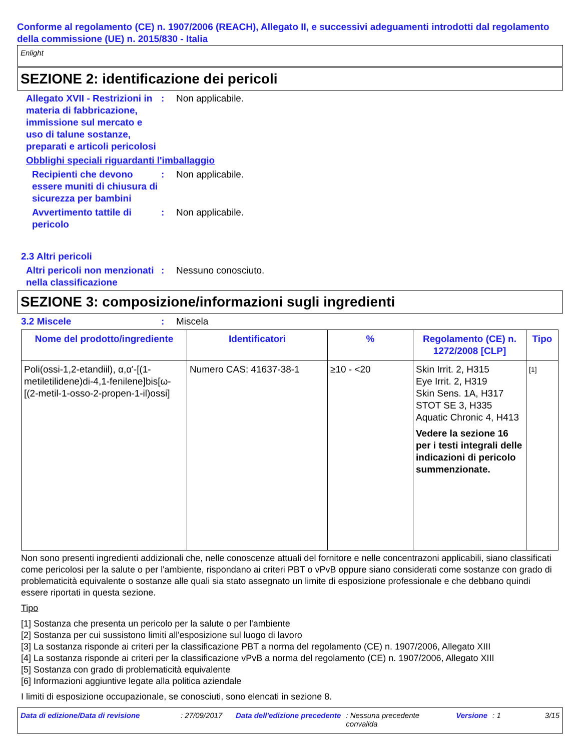Conforme al regolamento (CE) n. 1907/2006 (REACH), Allegato II, e successivi adeguamenti introdotti dal regolamento della commissione (UE) n. 2015/830 - Italia
Enlight
SEZIONE 2: identificazione dei pericoli
Allegato XVII - Restrizioni in materia di fabbricazione, immissione sul mercato e uso di talune sostanze, preparati e articoli pericolosi
: Non applicabile.
Obblighi speciali riguardanti l'imballaggio
Recipienti che devono essere muniti di chiusura di sicurezza per bambini
: Non applicabile.
Avvertimento tattile di pericolo
: Non applicabile.
2.3 Altri pericoli
Altri pericoli non menzionati nella classificazione
: Nessuno conosciuto.
SEZIONE 3: composizione/informazioni sugli ingredienti
3.2 Miscele : Miscela
| Nome del prodotto/ingrediente | Identificatori | % | Regolamento (CE) n. 1272/2008 [CLP] | Tipo |
| --- | --- | --- | --- | --- |
| Poli(ossi-1,2-etandiil), α,α'-[(1-metiletilidene)di-4,1-fenilene]bis[ω-[(2-metil-1-osso-2-propen-1-il)ossi] | Numero CAS: 41637-38-1 | ≥10 - <20 | Skin Irrit. 2, H315 Eye Irrit. 2, H319 Skin Sens. 1A, H317 STOT SE 3, H335 Aquatic Chronic 4, H413 Vedere la sezione 16 per i testi integrali delle indicazioni di pericolo summenzionate. | [1] |
Non sono presenti ingredienti addizionali che, nelle conoscenze attuali del fornitore e nelle concentrazoni applicabili, siano classificati come pericolosi per la salute o per l'ambiente, rispondano ai criteri PBT o vPvB oppure siano considerati come sostanze con grado di problematicità equivalente o sostanze alle quali sia stato assegnato un limite di esposizione professionale e che debbano quindi essere riportati in questa sezione.
Tipo
[1] Sostanza che presenta un pericolo per la salute o per l'ambiente
[2] Sostanza per cui sussistono limiti all'esposizione sul luogo di lavoro
[3] La sostanza risponde ai criteri per la classificazione PBT a norma del regolamento (CE) n. 1907/2006, Allegato XIII
[4] La sostanza risponde ai criteri per la classificazione vPvB a norma del regolamento (CE) n. 1907/2006, Allegato XIII
[5] Sostanza con grado di problematicità equivalente
[6] Informazioni aggiuntive legate alla politica aziendale
I limiti di esposizione occupazionale, se conosciuti, sono elencati in sezione 8.
Data di edizione/Data di revisione: 27/09/2017 Data dell'edizione precedente: Nessuna precedente convalida Versione: 1 3/15